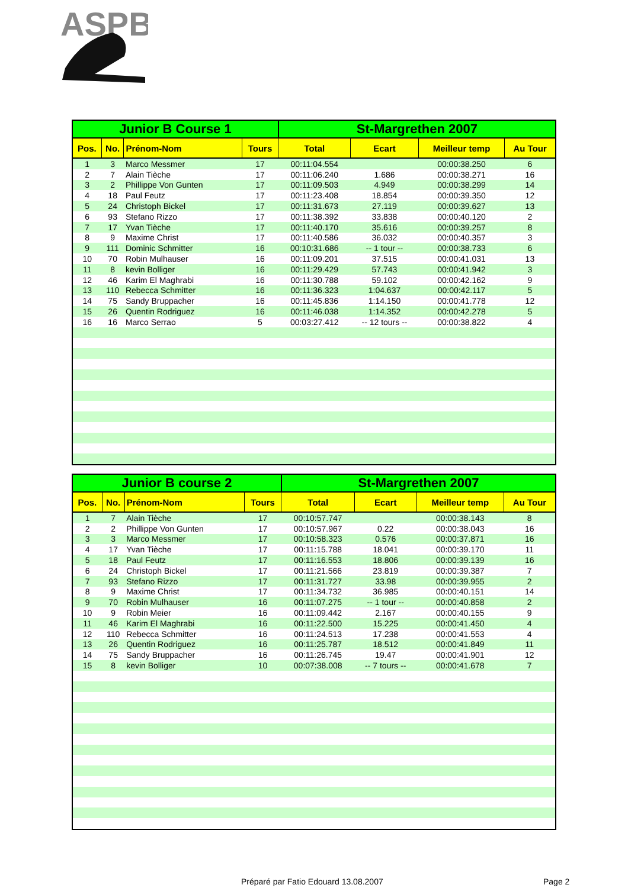ASPB
| Junior B Course 1 | | | | St-Margrethen 2007 | | | |
| --- | --- | --- | --- | --- | --- | --- | --- |
| Pos. | No. | Prénom-Nom | Tours | Total | Ecart | Meilleur temp | Au Tour |
| 1 | 3 | Marco Messmer | 17 | 00:11:04.554 | | 00:00:38.250 | 6 |
| 2 | 7 | Alain Tièche | 17 | 00:11:06.240 | 1.686 | 00:00:38.271 | 16 |
| 3 | 2 | Phillippe Von Gunten | 17 | 00:11:09.503 | 4.949 | 00:00:38.299 | 14 |
| 4 | 18 | Paul Feutz | 17 | 00:11:23.408 | 18.854 | 00:00:39.350 | 12 |
| 5 | 24 | Christoph Bickel | 17 | 00:11:31.673 | 27.119 | 00:00:39.627 | 13 |
| 6 | 93 | Stefano Rizzo | 17 | 00:11:38.392 | 33.838 | 00:00:40.120 | 2 |
| 7 | 17 | Yvan Tièche | 17 | 00:11:40.170 | 35.616 | 00:00:39.257 | 8 |
| 8 | 9 | Maxime Christ | 17 | 00:11:40.586 | 36.032 | 00:00:40.357 | 3 |
| 9 | 111 | Dominic Schmitter | 16 | 00:10:31.686 | -- 1 tour -- | 00:00:38.733 | 6 |
| 10 | 70 | Robin Mulhauser | 16 | 00:11:09.201 | 37.515 | 00:00:41.031 | 13 |
| 11 | 8 | kevin Bolliger | 16 | 00:11:29.429 | 57.743 | 00:00:41.942 | 3 |
| 12 | 46 | Karim El Maghrabi | 16 | 00:11:30.788 | 59.102 | 00:00:42.162 | 9 |
| 13 | 110 | Rebecca Schmitter | 16 | 00:11:36.323 | 1:04.637 | 00:00:42.117 | 5 |
| 14 | 75 | Sandy Bruppacher | 16 | 00:11:45.836 | 1:14.150 | 00:00:41.778 | 12 |
| 15 | 26 | Quentin Rodriguez | 16 | 00:11:46.038 | 1:14.352 | 00:00:42.278 | 5 |
| 16 | 16 | Marco Serrao | 5 | 00:03:27.412 | -- 12 tours -- | 00:00:38.822 | 4 |
| Junior B course 2 | | | | St-Margrethen 2007 | | | |
| --- | --- | --- | --- | --- | --- | --- | --- |
| Pos. | No. | Prénom-Nom | Tours | Total | Ecart | Meilleur temp | Au Tour |
| 1 | 7 | Alain Tièche | 17 | 00:10:57.747 | | 00:00:38.143 | 8 |
| 2 | 2 | Phillippe Von Gunten | 17 | 00:10:57.967 | 0.22 | 00:00:38.043 | 16 |
| 3 | 3 | Marco Messmer | 17 | 00:10:58.323 | 0.576 | 00:00:37.871 | 16 |
| 4 | 17 | Yvan Tièche | 17 | 00:11:15.788 | 18.041 | 00:00:39.170 | 11 |
| 5 | 18 | Paul Feutz | 17 | 00:11:16.553 | 18.806 | 00:00:39.139 | 16 |
| 6 | 24 | Christoph Bickel | 17 | 00:11:21.566 | 23.819 | 00:00:39.387 | 7 |
| 7 | 93 | Stefano Rizzo | 17 | 00:11:31.727 | 33.98 | 00:00:39.955 | 2 |
| 8 | 9 | Maxime Christ | 17 | 00:11:34.732 | 36.985 | 00:00:40.151 | 14 |
| 9 | 70 | Robin Mulhauser | 16 | 00:11:07.275 | -- 1 tour -- | 00:00:40.858 | 2 |
| 10 | 9 | Robin Meier | 16 | 00:11:09.442 | 2.167 | 00:00:40.155 | 9 |
| 11 | 46 | Karim El Maghrabi | 16 | 00:11:22.500 | 15.225 | 00:00:41.450 | 4 |
| 12 | 110 | Rebecca Schmitter | 16 | 00:11:24.513 | 17.238 | 00:00:41.553 | 4 |
| 13 | 26 | Quentin Rodriguez | 16 | 00:11:25.787 | 18.512 | 00:00:41.849 | 11 |
| 14 | 75 | Sandy Bruppacher | 16 | 00:11:26.745 | 19.47 | 00:00:41.901 | 12 |
| 15 | 8 | kevin Bolliger | 10 | 00:07:38.008 | -- 7 tours -- | 00:00:41.678 | 7 |
Préparé par Fatio Edouard 13.08.2007
Page 2